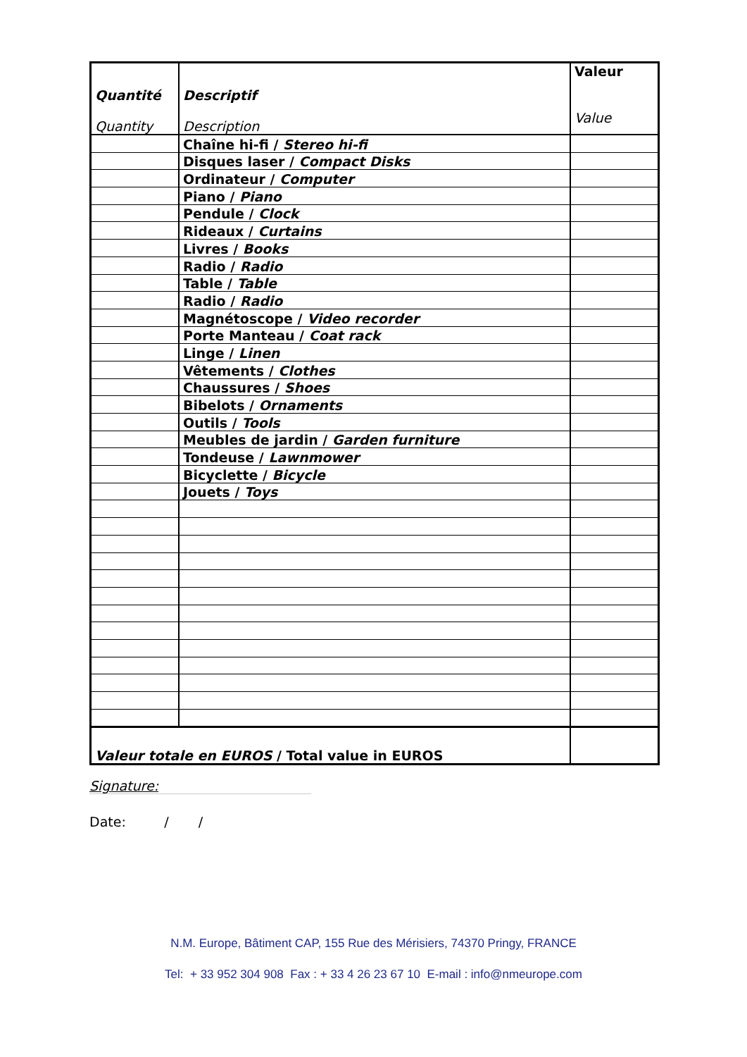| Quantité Quantity | Descriptif Description | Valeur Value |
| --- | --- | --- |
| | Chaîne hi-fi / Stereo hi-fi | |
| | Disques laser / Compact Disks | |
| | Ordinateur / Computer | |
| | Piano / Piano | |
| | Pendule / Clock | |
| | Rideaux / Curtains | |
| | Livres / Books | |
| | Radio / Radio | |
| | Table / Table | |
| | Radio / Radio | |
| | Magnétoscope / Video recorder | |
| | Porte Manteau / Coat rack | |
| | Linge / Linen | |
| | Vêtements / Clothes | |
| | Chaussures / Shoes | |
| | Bibelots / Ornaments | |
| | Outils / Tools | |
| | Meubles de jardin / Garden furniture | |
| | Tondeuse / Lawnmower | |
| | Bicyclette / Bicycle | |
| | Jouets / Toys | |
| Valeur totale en EUROS / Total value in EUROS | | |
Signature:
Date: / /
N.M. Europe, Bâtiment CAP, 155 Rue des Mérisiers, 74370 Pringy, FRANCE
Tel: + 33 952 304 908 Fax : + 33 4 26 23 67 10 E-mail : info@nmeurope.com